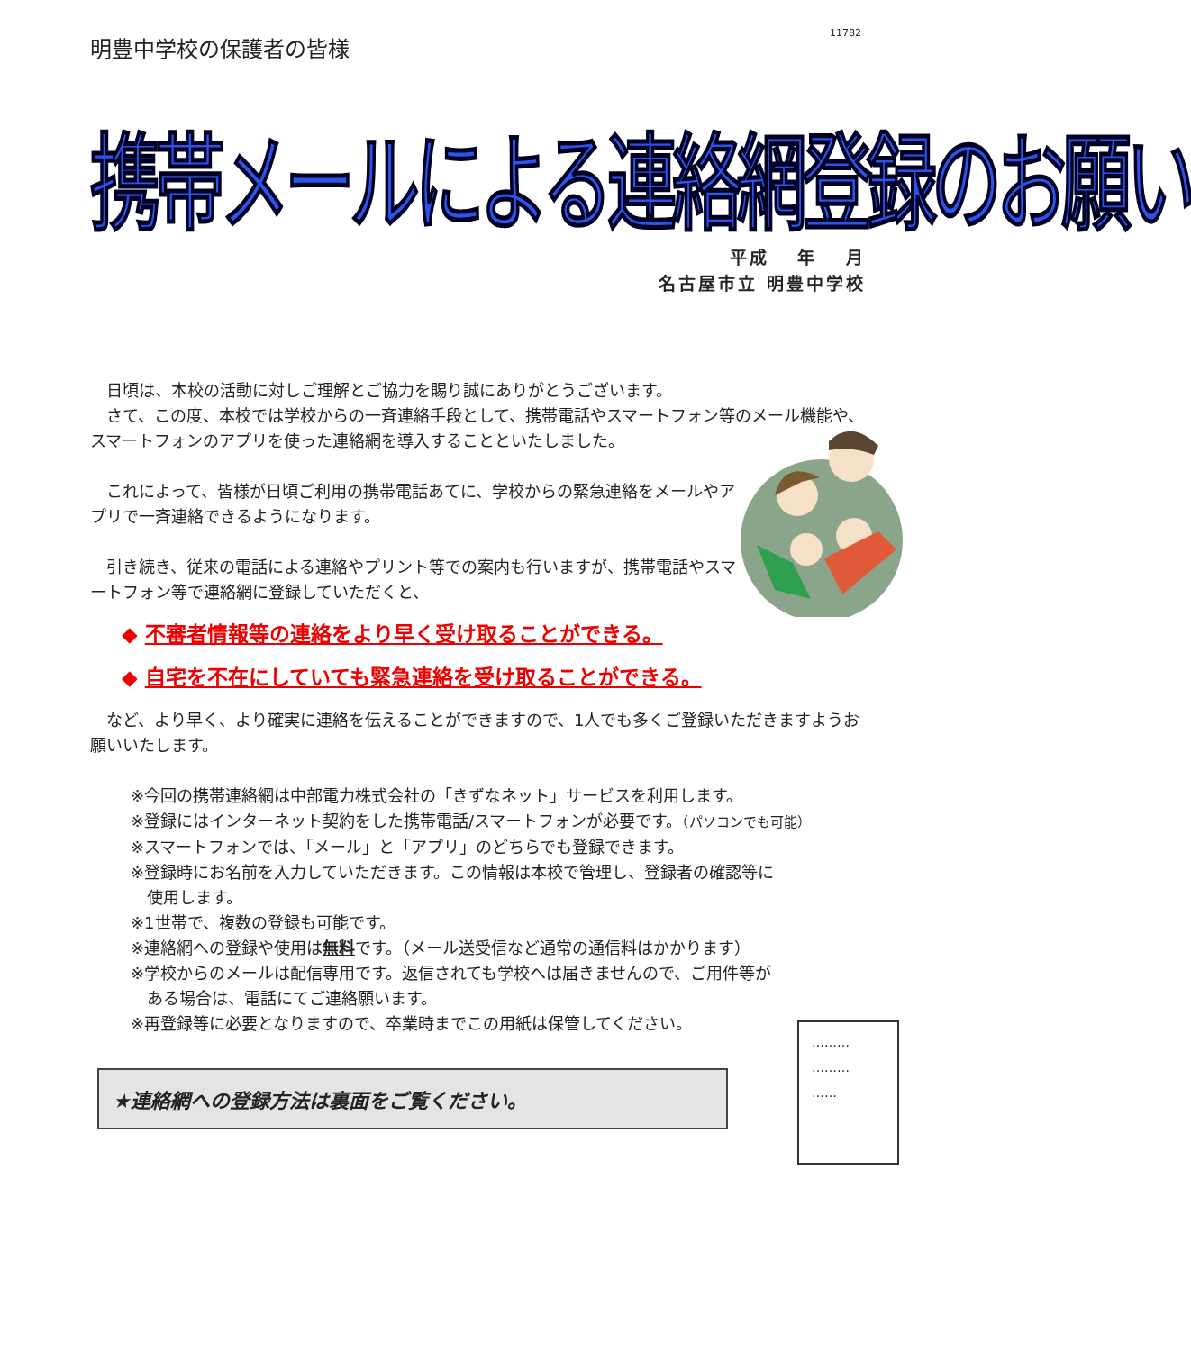11782
明豊中学校の保護者の皆様
携帯メールによる連絡網登録のお願い
平成　 年　 月
名古屋市立 明豊中学校
　日頃は、本校の活動に対しご理解とご協力を賜り誠にありがとうございます。
　さて、この度、本校では学校からの一斉連絡手段として、携帯電話やスマートフォン等のメール機能や、スマートフォンのアプリを使った連絡網を導入することといたしました。
　これによって、皆様が日頃ご利用の携帯電話あてに、学校からの緊急連絡をメールやアプリで一斉連絡できるようになります。
　引き続き、従来の電話による連絡やプリント等での案内も行いますが、携帯電話やスマートフォン等で連絡網に登録していただくと、
◆ 不審者情報等の連絡をより早く受け取ることができる。
◆ 自宅を不在にしていても緊急連絡を受け取ることができる。
　など、より早く、より確実に連絡を伝えることができますので、1人でも多くご登録いただきますようお願いいたします。
※今回の携帯連絡網は中部電力株式会社の「きずなネット」サービスを利用します。
※登録にはインターネット契約をした携帯電話/スマートフォンが必要です。（パソコンでも可能）
※スマートフォンでは、「メール」と「アプリ」のどちらでも登録できます。
※登録時にお名前を入力していただきます。この情報は本校で管理し、登録者の確認等に
　使用します。
※1世帯で、複数の登録も可能です。
※連絡網への登録や使用は無料です。（メール送受信など通常の通信料はかかります）
※学校からのメールは配信専用です。返信されても学校へは届きませんので、ご用件等が
　ある場合は、電話にてご連絡願います。
※再登録等に必要となりますので、卒業時までこの用紙は保管してください。
★連絡網への登録方法は裏面をご覧ください。
………
………
……